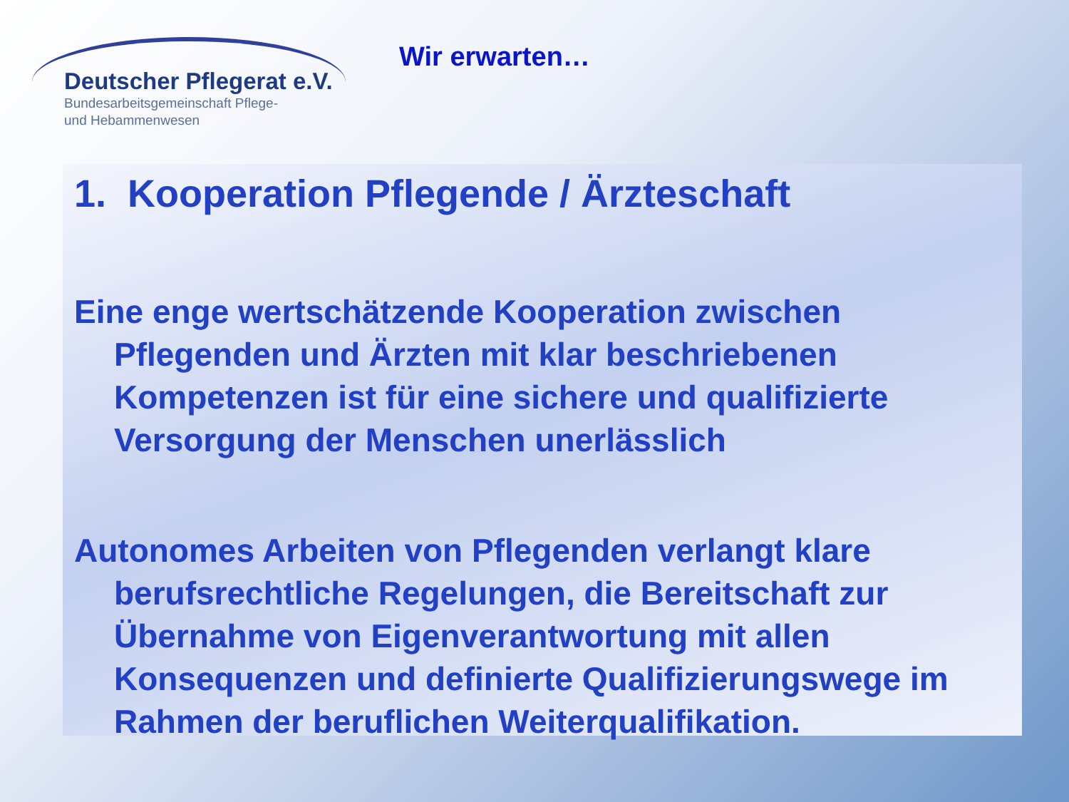Deutscher Pflegerat e.V.
Bundesarbeitsgemeinschaft Pflege-
und Hebammenwesen
Wir erwarten…
1. Kooperation Pflegende / Ärzteschaft
Eine enge wertschätzende Kooperation zwischen Pflegenden und Ärzten mit klar beschriebenen Kompetenzen ist für eine sichere und qualifizierte Versorgung der Menschen unerlässlich
Autonomes Arbeiten von Pflegenden verlangt klare berufsrechtliche Regelungen, die Bereitschaft zur Übernahme von Eigenverantwortung mit allen Konsequenzen und definierte Qualifizierungswege im Rahmen der beruflichen Weiterqualifikation.